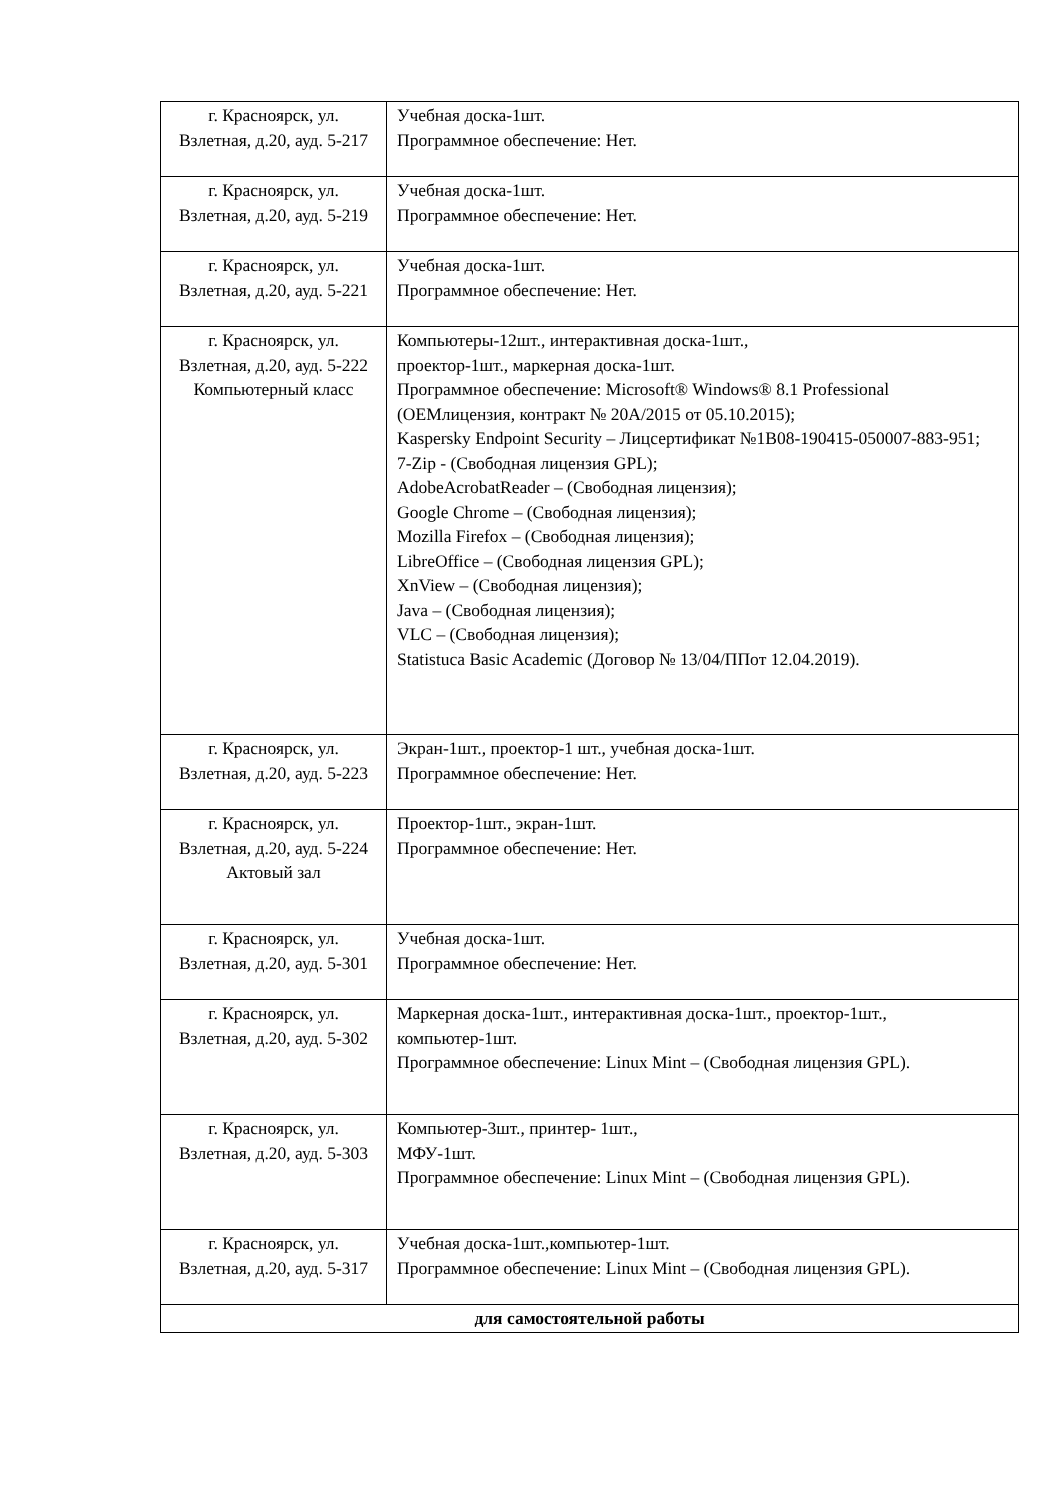| г. Красноярск, ул. Взлетная, д.20, ауд. 5-217 | Учебная доска-1шт. Программное обеспечение: Нет. |
| г. Красноярск, ул. Взлетная, д.20, ауд. 5-219 | Учебная доска-1шт. Программное обеспечение: Нет. |
| г. Красноярск, ул. Взлетная, д.20, ауд. 5-221 | Учебная доска-1шт. Программное обеспечение: Нет. |
| г. Красноярск, ул. Взлетная, д.20, ауд. 5-222 Компьютерный класс | Компьютеры-12шт., интерактивная доска-1шт., проектор-1шт., маркерная доска-1шт. Программное обеспечение: Microsoft® Windows® 8.1 Professional (OEMлицензия, контракт № 20А/2015 от 05.10.2015); Kaspersky Endpoint Security – Лицсертификат №1B08-190415-050007-883-951; 7-Zip - (Свободная лицензия GPL); AdobeAcrobatReader – (Свободная лицензия); Google Chrome – (Свободная лицензия); Mozilla Firefox – (Свободная лицензия); LibreOffice – (Свободная лицензия GPL); XnView – (Свободная лицензия); Java – (Свободная лицензия); VLC – (Свободная лицензия); Statistuca Basic Academic (Договор № 13/04/ППот 12.04.2019). |
| г. Красноярск, ул. Взлетная, д.20, ауд. 5-223 | Экран-1шт., проектор-1 шт., учебная доска-1шт. Программное обеспечение: Нет. |
| г. Красноярск, ул. Взлетная, д.20, ауд. 5-224 Актовый зал | Проектор-1шт., экран-1шт. Программное обеспечение: Нет. |
| г. Красноярск, ул. Взлетная, д.20, ауд. 5-301 | Учебная доска-1шт. Программное обеспечение: Нет. |
| г. Красноярск, ул. Взлетная, д.20, ауд. 5-302 | Маркерная доска-1шт., интерактивная доска-1шт., проектор-1шт., компьютер-1шт. Программное обеспечение: Linux Mint – (Свободная лицензия GPL). |
| г. Красноярск, ул. Взлетная, д.20, ауд. 5-303 | Компьютер-3шт., принтер- 1шт., МФУ-1шт. Программное обеспечение: Linux Mint – (Свободная лицензия GPL). |
| г. Красноярск, ул. Взлетная, д.20, ауд. 5-317 | Учебная доска-1шт.,компьютер-1шт. Программное обеспечение: Linux Mint – (Свободная лицензия GPL). |
| для самостоятельной работы | |